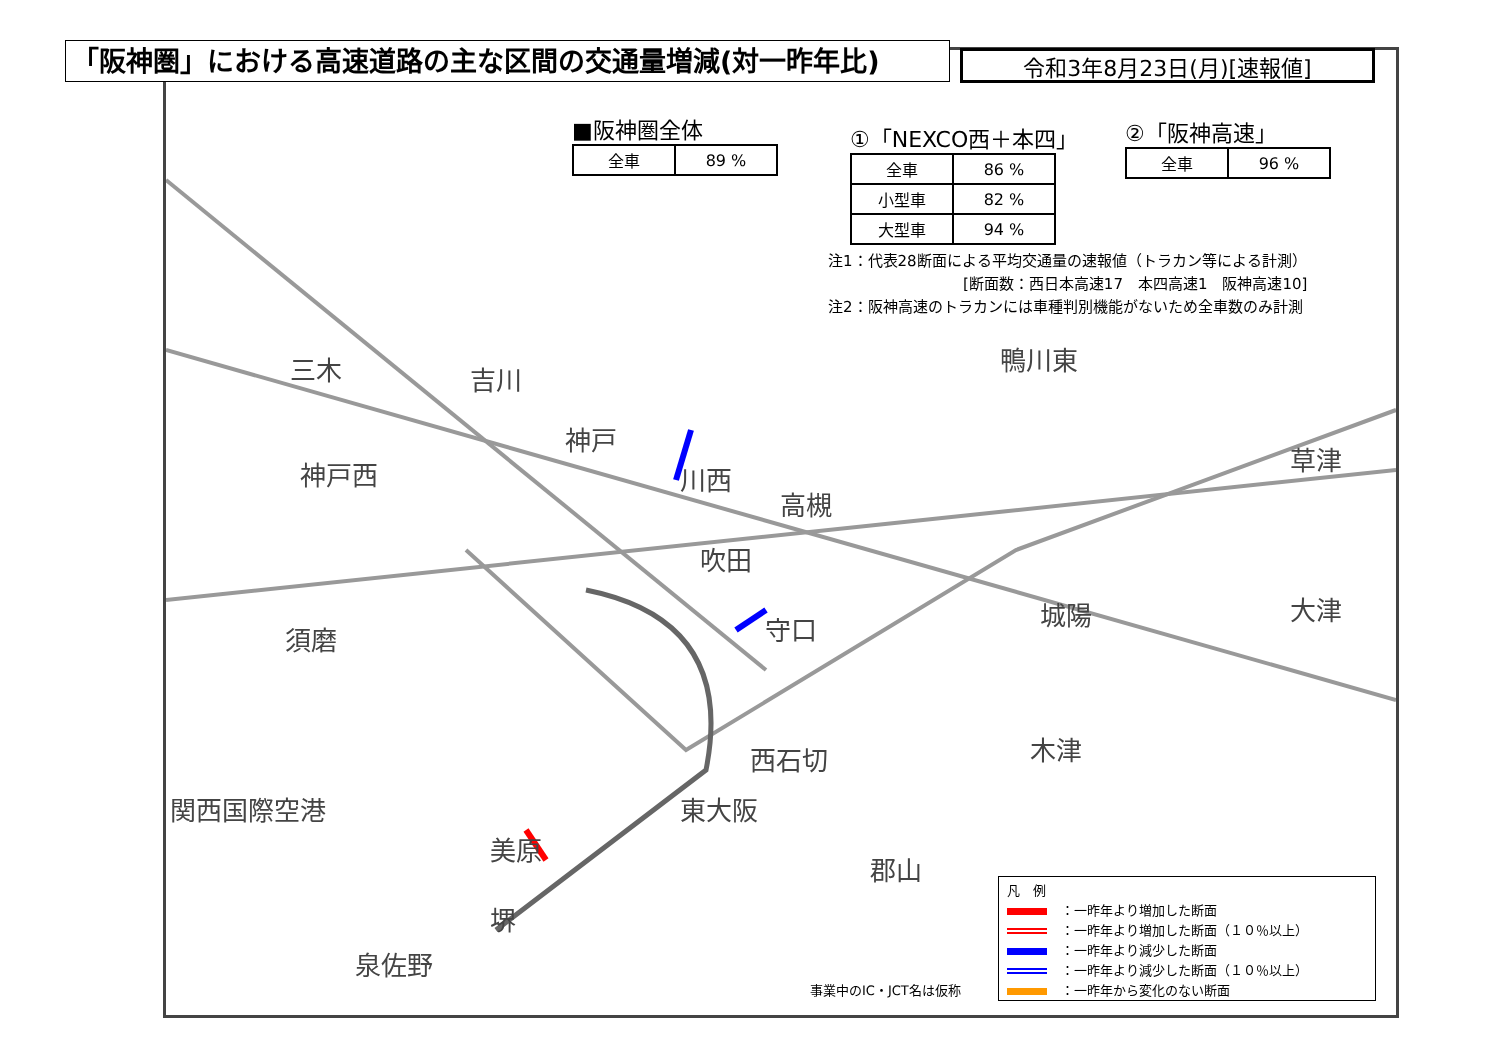「阪神圏」における高速道路の主な区間の交通量増減(対一昨年比) 令和3年8月23日(月)[速報値]
■阪神圏全体
| 全車 | 89 % |
①「NEXCO西＋本四」
| 全車 | 86 % |
| 小型車 | 82 % |
| 大型車 | 94 % |
②「阪神高速」
| 全車 | 96 % |
注1：代表28断面による平均交通量の速報値（トラカン等による計測）
　　　　　　　　　[断面数：西日本高速17　本四高速1　阪神高速10]
注2：阪神高速のトラカンには車種判別機能がないため全車数のみ計測
三木 吉川
神戸
神戸西 川西
高槻
鴨川東
吹田
守口 城陽
草津
大津
須磨
関西国際空港
泉佐野
東大阪
西石切 木津
美原
堺
郡山
事業中のIC・JCT名は仮称
凡　例
：一昨年より増加した断面
：一昨年より増加した断面（１０％以上）
：一昨年より減少した断面
：一昨年より減少した断面（１０％以上）
：一昨年から変化のない断面